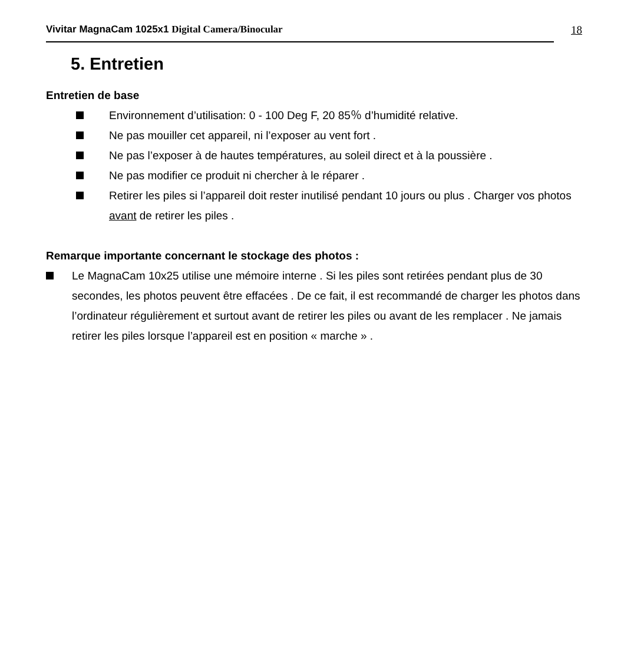Vivitar MagnaCam 1025x1 Digital Camera/Binocular
18
5. Entretien
Entretien de base
Environnement d’utilisation: 0 - 100 Deg F, 20 85％ d’humidité relative.
Ne pas mouiller cet appareil, ni l’exposer au vent fort .
Ne pas l’exposer à de hautes températures, au soleil direct et à la poussière .
Ne pas modifier ce produit ni chercher à le réparer .
Retirer les piles si l’appareil doit rester inutilisé pendant 10 jours ou plus . Charger vos photos avant de retirer les piles .
Remarque importante concernant le stockage des photos :
Le MagnaCam 10x25 utilise une mémoire interne . Si les piles sont retirées pendant plus de 30 secondes, les photos peuvent être effacées . De ce fait, il est recommandé de charger les photos dans l’ordinateur régulièrement et surtout avant de retirer les piles ou avant de les remplacer . Ne jamais retirer les piles lorsque l’appareil est en position « marche » .